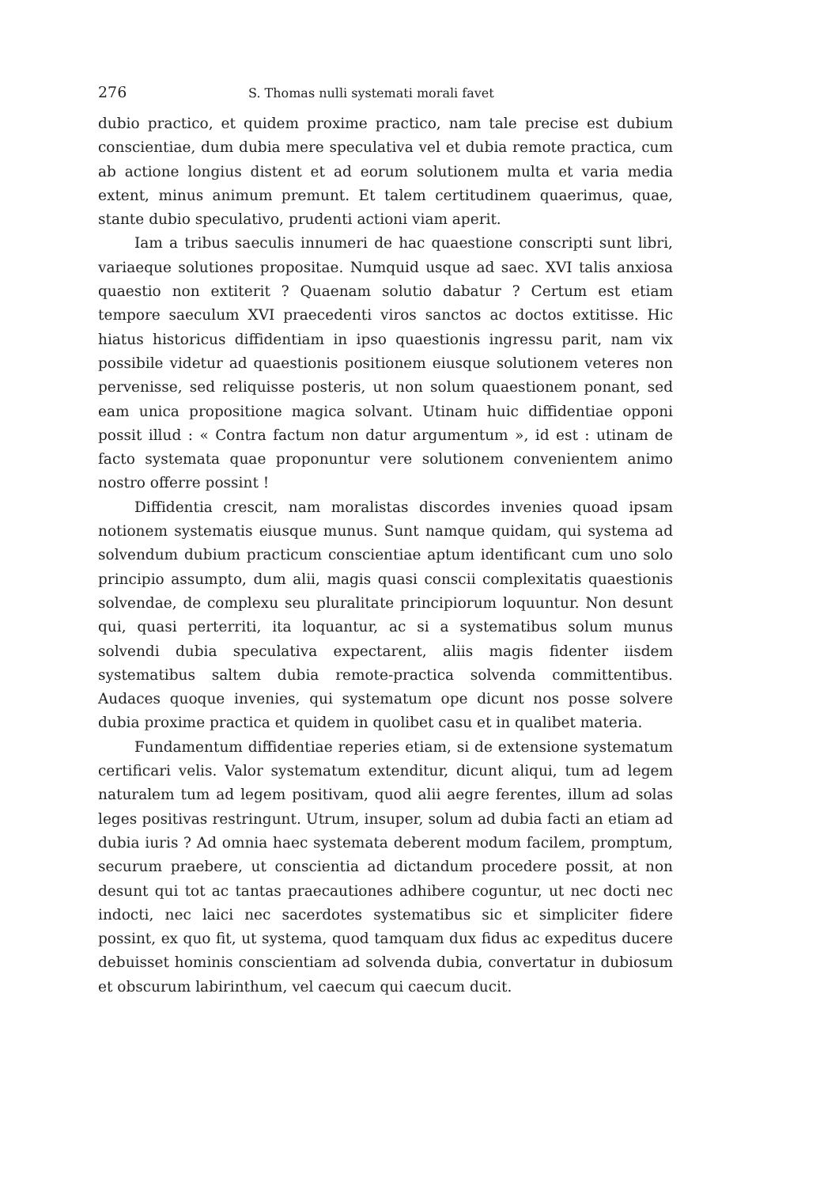276 S. Thomas nulli systemati morali favet
dubio practico, et quidem proxime practico, nam tale precise est dubium conscientiae, dum dubia mere speculativa vel et dubia remote practica, cum ab actione longius distent et ad eorum solutionem multa et varia media extent, minus animum premunt. Et talem certitudinem quaerimus, quae, stante dubio speculativo, prudenti actioni viam aperit.
Iam a tribus saeculis innumeri de hac quaestione conscripti sunt libri, variaeque solutiones propositae. Numquid usque ad saec. XVI talis anxiosa quaestio non extiterit ? Quaenam solutio dabatur ? Certum est etiam tempore saeculum XVI praecedenti viros sanctos ac doctos extitisse. Hic hiatus historicus diffidentiam in ipso quaestionis ingressu parit, nam vix possibile videtur ad quaestionis positionem eiusque solutionem veteres non pervenisse, sed reliquisse posteris, ut non solum quaestionem ponant, sed eam unica propositione magica solvant. Utinam huic diffidentiae opponi possit illud : « Contra factum non datur argumentum », id est : utinam de facto systemata quae proponuntur vere solutionem convenientem animo nostro offerre possint !
Diffidentia crescit, nam moralistas discordes invenies quoad ipsam notionem systematis eiusque munus. Sunt namque quidam, qui systema ad solvendum dubium practicum conscientiae aptum identificant cum uno solo principio assumpto, dum alii, magis quasi conscii complexitatis quaestionis solvendae, de complexu seu pluralitate principiorum loquuntur. Non desunt qui, quasi perterriti, ita loquantur, ac si a systematibus solum munus solvendi dubia speculativa expectarent, aliis magis fidenter iisdem systematibus saltem dubia remote-practica solvenda committentibus. Audaces quoque invenies, qui systematum ope dicunt nos posse solvere dubia proxime practica et quidem in quolibet casu et in qualibet materia.
Fundamentum diffidentiae reperies etiam, si de extensione systematum certificari velis. Valor systematum extenditur, dicunt aliqui, tum ad legem naturalem tum ad legem positivam, quod alii aegre ferentes, illum ad solas leges positivas restringunt. Utrum, insuper, solum ad dubia facti an etiam ad dubia iuris ? Ad omnia haec systemata deberent modum facilem, promptum, securum praebere, ut conscientia ad dictandum procedere possit, at non desunt qui tot ac tantas praecautiones adhibere coguntur, ut nec docti nec indocti, nec laici nec sacerdotes systematibus sic et simpliciter fidere possint, ex quo fit, ut systema, quod tamquam dux fidus ac expeditus ducere debuisset hominis conscientiam ad solvenda dubia, convertatur in dubiosum et obscurum labirinthum, vel caecum qui caecum ducit.